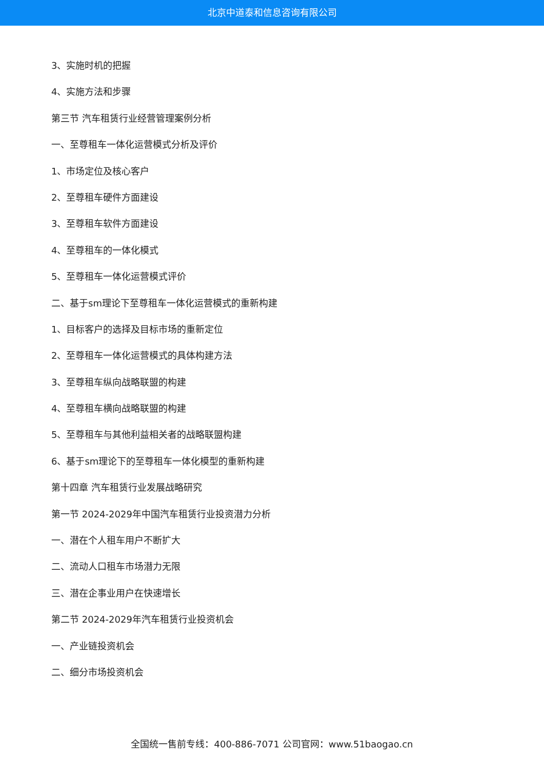北京中道泰和信息咨询有限公司
3、实施时机的把握
4、实施方法和步骤
第三节 汽车租赁行业经营管理案例分析
一、至尊租车一体化运营模式分析及评价
1、市场定位及核心客户
2、至尊租车硬件方面建设
3、至尊租车软件方面建设
4、至尊租车的一体化模式
5、至尊租车一体化运营模式评价
二、基于sm理论下至尊租车一体化运营模式的重新构建
1、目标客户的选择及目标市场的重新定位
2、至尊租车一体化运营模式的具体构建方法
3、至尊租车纵向战略联盟的构建
4、至尊租车横向战略联盟的构建
5、至尊租车与其他利益相关者的战略联盟构建
6、基于sm理论下的至尊租车一体化模型的重新构建
第十四章 汽车租赁行业发展战略研究
第一节 2024-2029年中国汽车租赁行业投资潜力分析
一、潜在个人租车用户不断扩大
二、流动人口租车市场潜力无限
三、潜在企事业用户在快速增长
第二节 2024-2029年汽车租赁行业投资机会
一、产业链投资机会
二、细分市场投资机会
全国统一售前专线：400-886-7071 公司官网：www.51baogao.cn